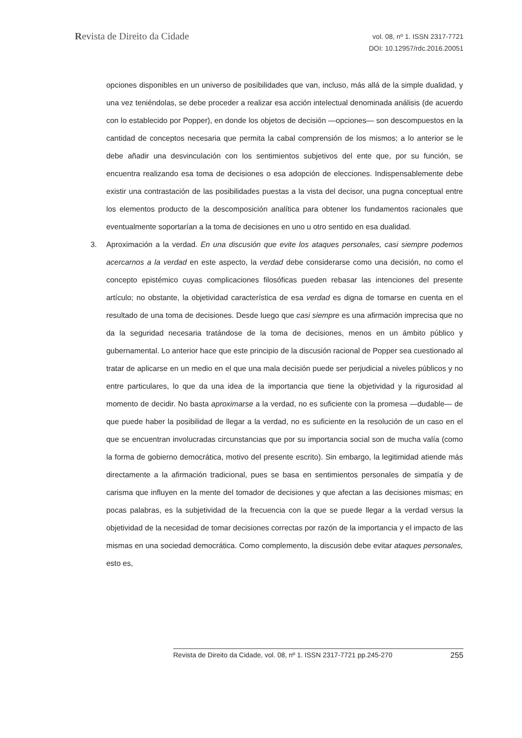Revista de Direito da Cidade
vol. 08, nº 1. ISSN 2317-7721
DOI: 10.12957/rdc.2016.20051
opciones disponibles en un universo de posibilidades que van, incluso, más allá de la simple dualidad, y una vez teniéndolas, se debe proceder a realizar esa acción intelectual denominada análisis (de acuerdo con lo establecido por Popper), en donde los objetos de decisión —opciones— son descompuestos en la cantidad de conceptos necesaria que permita la cabal comprensión de los mismos; a lo anterior se le debe añadir una desvinculación con los sentimientos subjetivos del ente que, por su función, se encuentra realizando esa toma de decisiones o esa adopción de elecciones. Indispensablemente debe existir una contrastación de las posibilidades puestas a la vista del decisor, una pugna conceptual entre los elementos producto de la descomposición analítica para obtener los fundamentos racionales que eventualmente soportarían a la toma de decisiones en uno u otro sentido en esa dualidad.
3. Aproximación a la verdad. En una discusión que evite los ataques personales, casi siempre podemos acercarnos a la verdad en este aspecto, la verdad debe considerarse como una decisión, no como el concepto epistémico cuyas complicaciones filosóficas pueden rebasar las intenciones del presente artículo; no obstante, la objetividad característica de esa verdad es digna de tomarse en cuenta en el resultado de una toma de decisiones. Desde luego que casi siempre es una afirmación imprecisa que no da la seguridad necesaria tratándose de la toma de decisiones, menos en un ámbito público y gubernamental. Lo anterior hace que este principio de la discusión racional de Popper sea cuestionado al tratar de aplicarse en un medio en el que una mala decisión puede ser perjudicial a niveles públicos y no entre particulares, lo que da una idea de la importancia que tiene la objetividad y la rigurosidad al momento de decidir. No basta aproximarse a la verdad, no es suficiente con la promesa —dudable— de que puede haber la posibilidad de llegar a la verdad, no es suficiente en la resolución de un caso en el que se encuentran involucradas circunstancias que por su importancia social son de mucha valía (como la forma de gobierno democrática, motivo del presente escrito). Sin embargo, la legitimidad atiende más directamente a la afirmación tradicional, pues se basa en sentimientos personales de simpatía y de carisma que influyen en la mente del tomador de decisiones y que afectan a las decisiones mismas; en pocas palabras, es la subjetividad de la frecuencia con la que se puede llegar a la verdad versus la objetividad de la necesidad de tomar decisiones correctas por razón de la importancia y el impacto de las mismas en una sociedad democrática. Como complemento, la discusión debe evitar ataques personales, esto es,
Revista de Direito da Cidade, vol. 08, nº 1. ISSN 2317-7721 pp.245-270 255